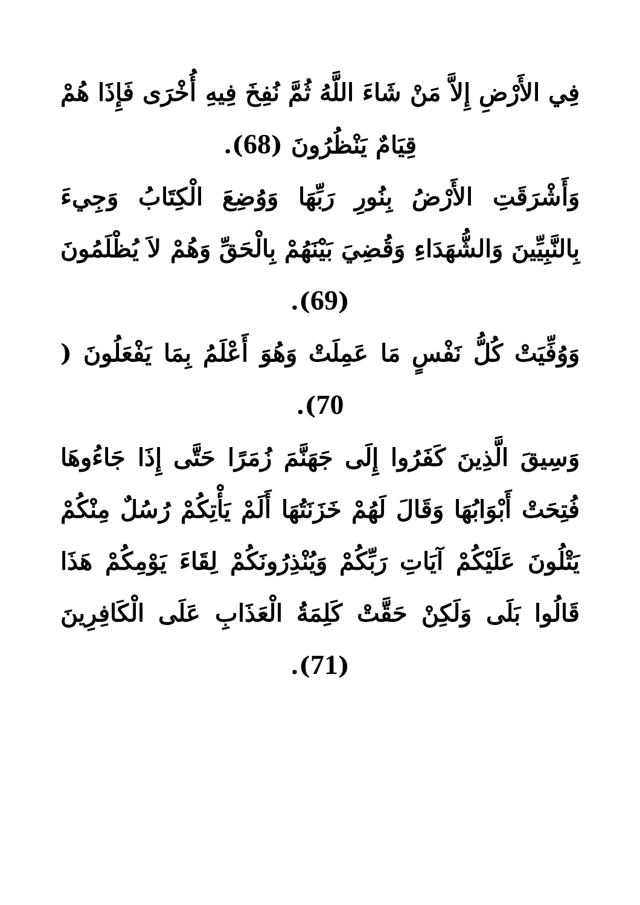فِي الأَرْضِ إِلاَّ مَنْ شَاءَ اللَّهُ ثُمَّ نُفِخَ فِيهِ أُخْرَى فَإِذَا هُمْ قِيَامٌ يَنْظُرُونَ (68).
وَأَشْرَقَتِ الأَرْضُ بِنُورِ رَبِّهَا وَوُضِعَ الْكِتَابُ وَجِيءَ بِالنَّبِيِّينَ وَالشُّهَدَاءِ وَقُضِيَ بَيْنَهُمْ بِالْحَقِّ وَهُمْ لاَ يُظْلَمُونَ (69).
وَوُفِّيَتْ كُلُّ نَفْسٍ مَا عَمِلَتْ وَهُوَ أَعْلَمُ بِمَا يَفْعَلُونَ ( 70).
وَسِيقَ الَّذِينَ كَفَرُوا إِلَى جَهَنَّمَ زُمَرًا حَتَّى إِذَا جَاءُوهَا فُتِحَتْ أَبْوَابُهَا وَقَالَ لَهُمْ خَزَنَتُهَا أَلَمْ يَأْتِكُمْ رُسُلٌ مِنْكُمْ يَتْلُونَ عَلَيْكُمْ آيَاتِ رَبِّكُمْ وَيُنْذِرُونَكُمْ لِقَاءَ يَوْمِكُمْ هَذَا قَالُوا بَلَى وَلَكِنْ حَقَّتْ كَلِمَةُ الْعَذَابِ عَلَى الْكَافِرِينَ (71).